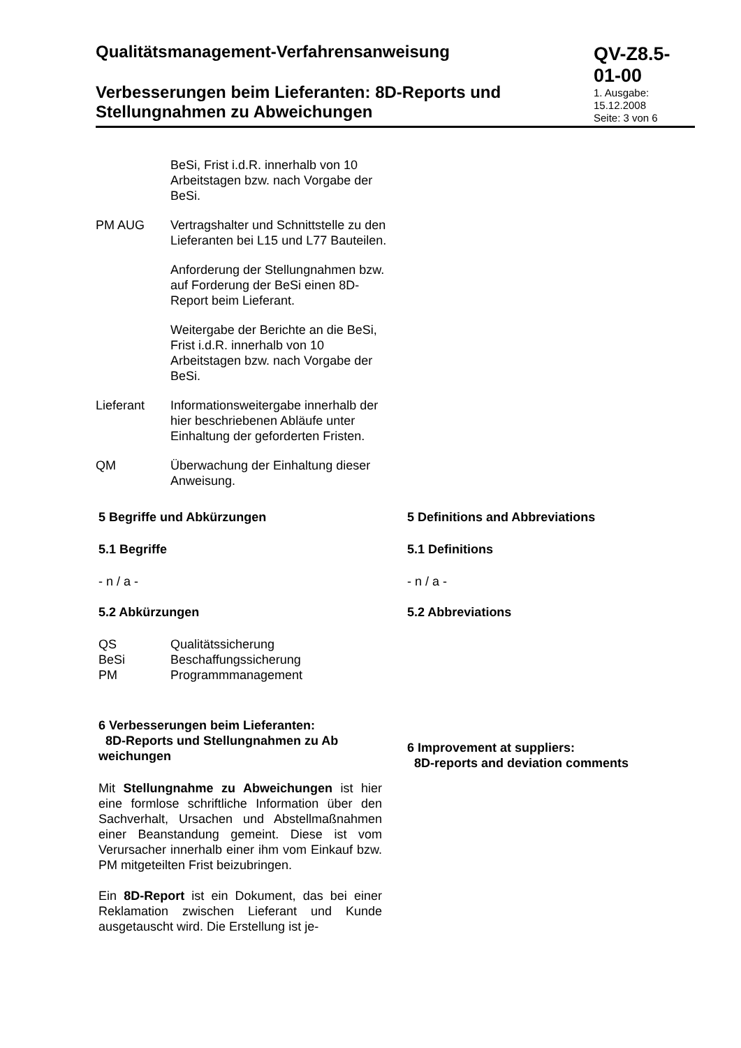Qualitätsmanagement-Verfahrensanweisung
Verbesserungen beim Lieferanten: 8D-Reports und Stellungnahmen zu Abweichungen
QV-Z8.5-01-00
1. Ausgabe: 15.12.2008
Seite: 3 von 6
BeSi, Frist i.d.R. innerhalb von 10 Arbeitstagen bzw. nach Vorgabe der BeSi.
PM AUG Vertragshalter und Schnittstelle zu den Lieferanten bei L15 und L77 Bauteilen.
Anforderung der Stellungnahmen bzw. auf Forderung der BeSi einen 8D-Report beim Lieferant.
Weitergabe der Berichte an die BeSi, Frist i.d.R. innerhalb von 10 Arbeitstagen bzw. nach Vorgabe der BeSi.
Lieferant Informationsweitergabe innerhalb der hier beschriebenen Abläufe unter Einhaltung der geforderten Fristen.
QM Überwachung der Einhaltung dieser Anweisung.
5 Begriffe und Abkürzungen
5.1 Begriffe
- n / a -
5.2 Abkürzungen
| QS | Qualitätssicherung |
| BeSi | Beschaffungssicherung |
| PM | Programmmanagement |
6 Verbesserungen beim Lieferanten:
8D-Reports und Stellungnahmen zu Ab weichungen
Mit Stellungnahme zu Abweichungen ist hier eine formlose schriftliche Information über den Sachverhalt, Ursachen und Abstellmaßnahmen einer Beanstandung gemeint. Diese ist vom Verursacher innerhalb einer ihm vom Einkauf bzw. PM mitgeteilten Frist beizubringen.
Ein 8D-Report ist ein Dokument, das bei einer Reklamation zwischen Lieferant und Kunde ausgetauscht wird. Die Erstellung ist je-
5 Definitions and Abbreviations
5.1 Definitions
- n / a -
5.2 Abbreviations
6 Improvement at suppliers:
8D-reports and deviation comments